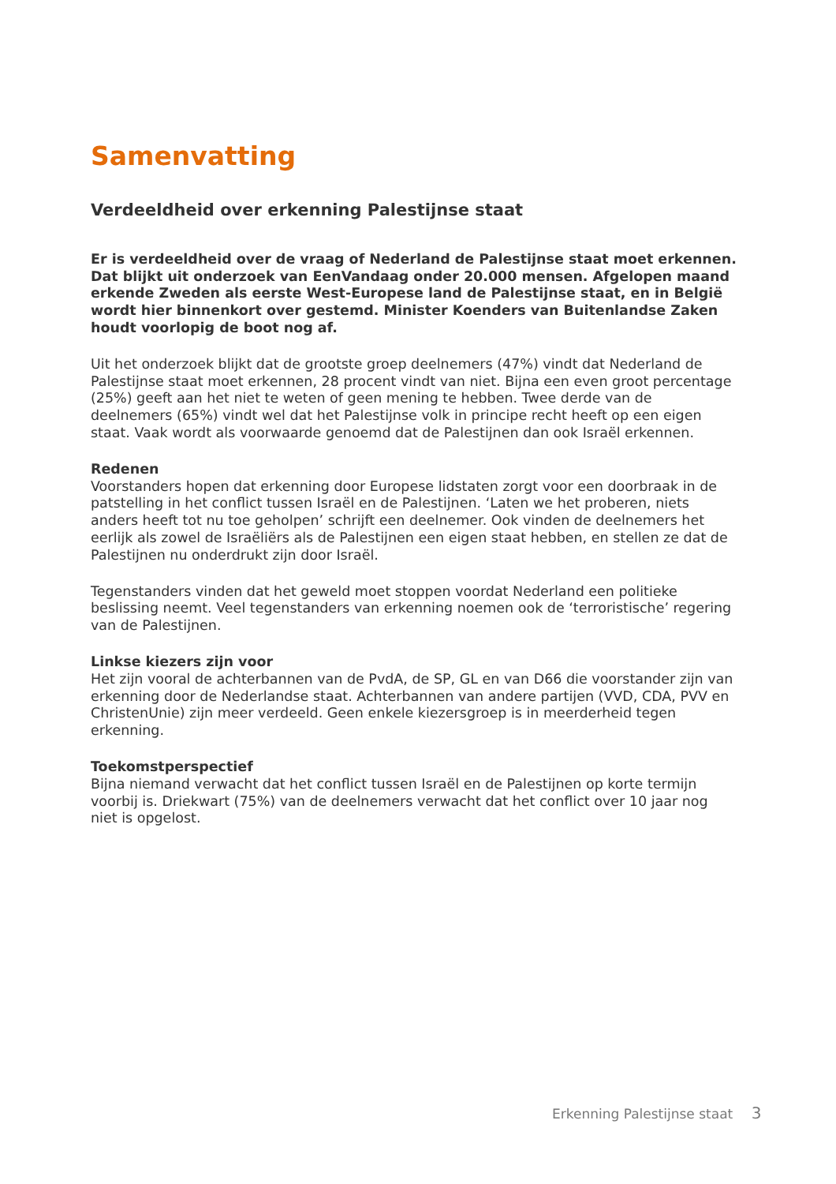Samenvatting
Verdeeldheid over erkenning Palestijnse staat
Er is verdeeldheid over de vraag of Nederland de Palestijnse staat moet erkennen. Dat blijkt uit onderzoek van EenVandaag onder 20.000 mensen. Afgelopen maand erkende Zweden als eerste West-Europese land de Palestijnse staat, en in België wordt hier binnenkort over gestemd. Minister Koenders van Buitenlandse Zaken houdt voorlopig de boot nog af.
Uit het onderzoek blijkt dat de grootste groep deelnemers (47%) vindt dat Nederland de Palestijnse staat moet erkennen, 28 procent vindt van niet. Bijna een even groot percentage (25%) geeft aan het niet te weten of geen mening te hebben. Twee derde van de deelnemers (65%) vindt wel dat het Palestijnse volk in principe recht heeft op een eigen staat. Vaak wordt als voorwaarde genoemd dat de Palestijnen dan ook Israël erkennen.
Redenen
Voorstanders hopen dat erkenning door Europese lidstaten zorgt voor een doorbraak in de patstelling in het conflict tussen Israël en de Palestijnen. ‘Laten we het proberen, niets anders heeft tot nu toe geholpen’ schrijft een deelnemer. Ook vinden de deelnemers het eerlijk als zowel de Israëliërs als de Palestijnen een eigen staat hebben, en stellen ze dat de Palestijnen nu onderdrukt zijn door Israël.
Tegenstanders vinden dat het geweld moet stoppen voordat Nederland een politieke beslissing neemt. Veel tegenstanders van erkenning noemen ook de ‘terroristische’ regering van de Palestijnen.
Linkse kiezers zijn voor
Het zijn vooral de achterbannen van de PvdA, de SP, GL en van D66 die voorstander zijn van erkenning door de Nederlandse staat. Achterbannen van andere partijen (VVD, CDA, PVV en ChristenUnie) zijn meer verdeeld. Geen enkele kiezersgroep is in meerderheid tegen erkenning.
Toekomstperspectief
Bijna niemand verwacht dat het conflict tussen Israël en de Palestijnen op korte termijn voorbij is. Driekwart (75%) van de deelnemers verwacht dat het conflict over 10 jaar nog niet is opgelost.
Erkenning Palestijnse staat 3